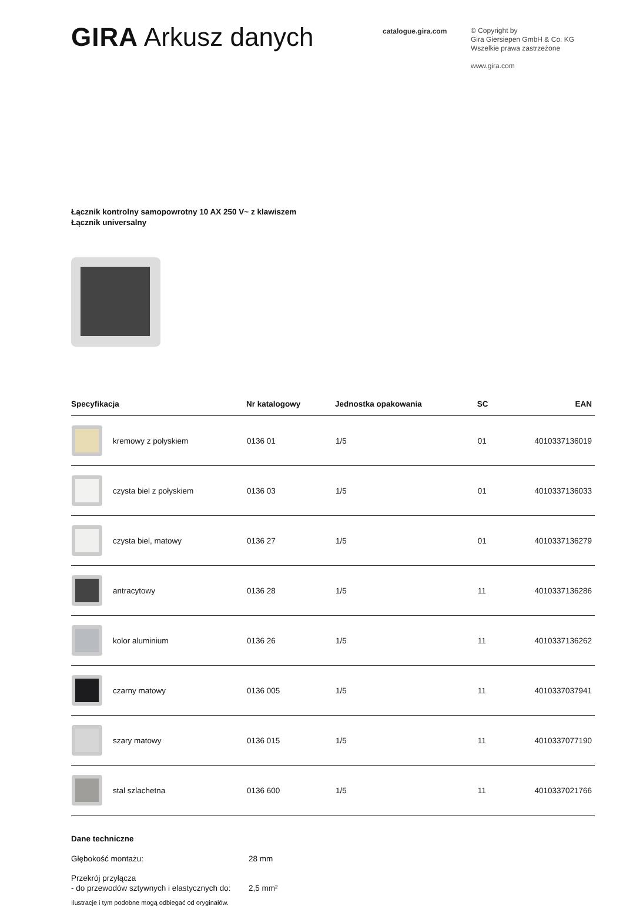GIRA Arkusz danych
catalogue.gira.com
© Copyright by
Gira Giersiepen GmbH & Co. KG
Wszelkie prawa zastrzeżone
www.gira.com
Łącznik kontrolny samopowrotny 10 AX 250 V~ z klawiszem
Łącznik universalny
| Specyfikacja | | Nr katalogowy | Jednostka opakowania | SC | EAN |
| --- | --- | --- | --- | --- | --- |
| | kremowy z połyskiem | 0136 01 | 1/5 | 01 | 4010337136019 |
| | czysta biel z połyskiem | 0136 03 | 1/5 | 01 | 4010337136033 |
| | czysta biel, matowy | 0136 27 | 1/5 | 01 | 4010337136279 |
| | antracytowy | 0136 28 | 1/5 | 11 | 4010337136286 |
| | kolor aluminium | 0136 26 | 1/5 | 11 | 4010337136262 |
| | czarny matowy | 0136 005 | 1/5 | 11 | 4010337037941 |
| | szary matowy | 0136 015 | 1/5 | 11 | 4010337077190 |
| | stal szlachetna | 0136 600 | 1/5 | 11 | 4010337021766 |
Dane techniczne
Głębokość montażu:
28 mm
Przekrój przyłącza
- do przewodów sztywnych i elastycznych do:
2,5 mm²
Ilustracje i tym podobne mogą odbiegać od oryginałów.